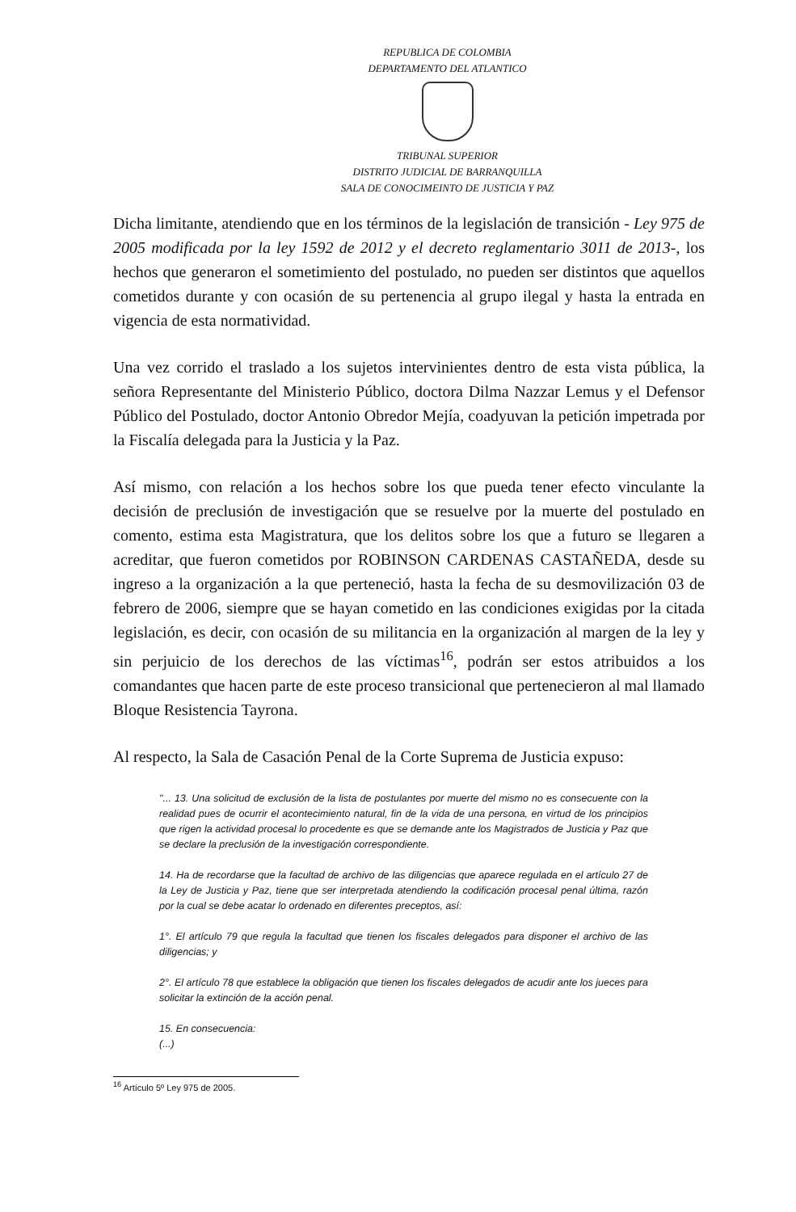REPUBLICA DE COLOMBIA
DEPARTAMENTO DEL ATLANTICO
TRIBUNAL SUPERIOR
DISTRITO JUDICIAL DE BARRANQUILLA
SALA DE CONOCIMEINTO DE JUSTICIA Y PAZ
Dicha limitante, atendiendo que en los términos de la legislación de transición - Ley 975 de 2005 modificada por la ley 1592 de 2012 y el decreto reglamentario 3011 de 2013-, los hechos que generaron el sometimiento del postulado, no pueden ser distintos que aquellos cometidos durante y con ocasión de su pertenencia al grupo ilegal y hasta la entrada en vigencia de esta normatividad.
Una vez corrido el traslado a los sujetos intervinientes dentro de esta vista pública, la señora Representante del Ministerio Público, doctora Dilma Nazzar Lemus y el Defensor Público del Postulado, doctor Antonio Obredor Mejía, coadyuvan la petición impetrada por la Fiscalía delegada para la Justicia y la Paz.
Así mismo, con relación a los hechos sobre los que pueda tener efecto vinculante la decisión de preclusión de investigación que se resuelve por la muerte del postulado en comento, estima esta Magistratura, que los delitos sobre los que a futuro se llegaren a acreditar, que fueron cometidos por ROBINSON CARDENAS CASTAÑEDA, desde su ingreso a la organización a la que perteneció, hasta la fecha de su desmovilización 03 de febrero de 2006, siempre que se hayan cometido en las condiciones exigidas por la citada legislación, es decir, con ocasión de su militancia en la organización al margen de la ley y sin perjuicio de los derechos de las víctimas<sup>16</sup>, podrán ser estos atribuidos a los comandantes que hacen parte de este proceso transicional que pertenecieron al mal llamado Bloque Resistencia Tayrona.
Al respecto, la Sala de Casación Penal de la Corte Suprema de Justicia expuso:
"... 13. Una solicitud de exclusión de la lista de postulantes por muerte del mismo no es consecuente con la realidad pues de ocurrir el acontecimiento natural, fin de la vida de una persona, en virtud de los principios que rigen la actividad procesal lo procedente es que se demande ante los Magistrados de Justicia y Paz que se declare la preclusión de la investigación correspondiente.
14. Ha de recordarse que la facultad de archivo de las diligencias que aparece regulada en el artículo 27 de la Ley de Justicia y Paz, tiene que ser interpretada atendiendo la codificación procesal penal última, razón por la cual se debe acatar lo ordenado en diferentes preceptos, así:
1°. El artículo 79 que regula la facultad que tienen los fiscales delegados para disponer el archivo de las diligencias; y
2°. El artículo 78 que establece la obligación que tienen los fiscales delegados de acudir ante los jueces para solicitar la extinción de la acción penal.
15. En consecuencia:
(...)
<sup>16</sup> Artículo 5º Ley 975 de 2005.